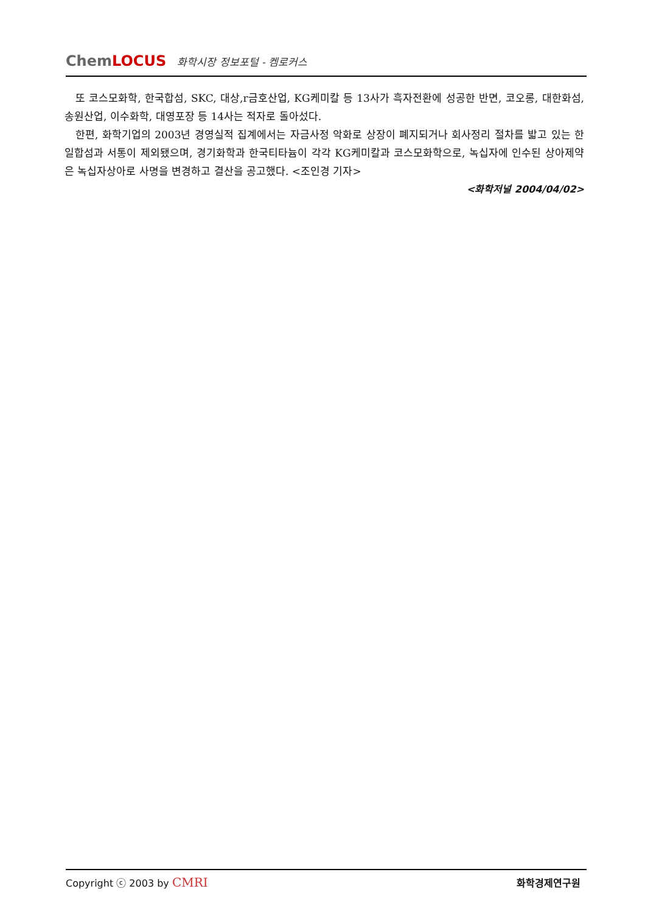ChemLOCUS
화학시장 정보포털 - 켐로커스
또 코스모화학, 한국합섬, SKC, 대상,r금호산업, KG케미칼 등 13사가 흑자전환에 성공한 반면, 코오롱, 대한화섬, 송원산업, 이수화학, 대영포장 등 14사는 적자로 돌아섰다.
한편, 화학기업의 2003년 경영실적 집계에서는 자금사정 악화로 상장이 폐지되거나 회사정리 절차를 밟고 있는 한일합섬과 서통이 제외됐으며, 경기화학과 한국티타늄이 각각 KG케미칼과 코스모화학으로, 녹십자에 인수된 상아제약은 녹십자상아로 사명을 변경하고 결산을 공고했다. <조인경 기자>
<화학저널 2004/04/02>
Copyright ⓒ 2003 by CMRI
화학경제연구원